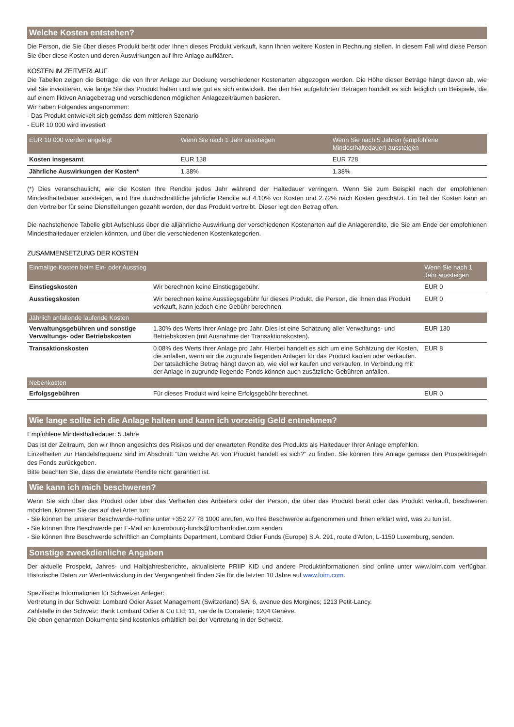Welche Kosten entstehen?
Die Person, die Sie über dieses Produkt berät oder Ihnen dieses Produkt verkauft, kann Ihnen weitere Kosten in Rechnung stellen. In diesem Fall wird diese Person Sie über diese Kosten und deren Auswirkungen auf Ihre Anlage aufklären.
KOSTEN IM ZEITVERLAUF
Die Tabellen zeigen die Beträge, die von Ihrer Anlage zur Deckung verschiedener Kostenarten abgezogen werden. Die Höhe dieser Beträge hängt davon ab, wie viel Sie investieren, wie lange Sie das Produkt halten und wie gut es sich entwickelt. Bei den hier aufgeführten Beträgen handelt es sich lediglich um Beispiele, die auf einem fiktiven Anlagebetrag und verschiedenen möglichen Anlagezeiträumen basieren.
Wir haben Folgendes angenommen:
- Das Produkt entwickelt sich gemäss dem mittleren Szenario
- EUR 10 000 wird investiert
| EUR 10 000 werden angelegt | Wenn Sie nach 1 Jahr aussteigen | Wenn Sie nach 5 Jahren (empfohlene Mindesthaltedauer) aussteigen |
| --- | --- | --- |
| Kosten insgesamt | EUR 138 | EUR 728 |
| Jährliche Auswirkungen der Kosten* | 1.38% | 1.38% |
(*) Dies veranschaulicht, wie die Kosten Ihre Rendite jedes Jahr während der Haltedauer verringern. Wenn Sie zum Beispiel nach der empfohlenen Mindesthaltedauer aussteigen, wird Ihre durchschnittliche jährliche Rendite auf 4.10% vor Kosten und 2.72% nach Kosten geschätzt. Ein Teil der Kosten kann an den Vertreiber für seine Dienstleitungen gezahlt werden, der das Produkt vertreibt. Dieser legt den Betrag offen.
Die nachstehende Tabelle gibt Aufschluss über die alljährliche Auswirkung der verschiedenen Kostenarten auf die Anlagerendite, die Sie am Ende der empfohlenen Mindesthaltedauer erzielen könnten, und über die verschiedenen Kostenkategorien.
ZUSAMMENSETZUNG DER KOSTEN
| Einmalige Kosten beim Ein- oder Ausstieg | | Wenn Sie nach 1 Jahr aussteigen |
| --- | --- | --- |
| Einstiegskosten | Wir berechnen keine Einstiegsgebühr. | EUR 0 |
| Ausstiegskosten | Wir berechnen keine Ausstiegsgebühr für dieses Produkt, die Person, die Ihnen das Produkt verkauft, kann jedoch eine Gebühr berechnen. | EUR 0 |
| Jährlich anfallende laufende Kosten | | |
| Verwaltungsgebühren und sonstige Verwaltungs- oder Betriebskosten | 1.30% des Werts Ihrer Anlage pro Jahr. Dies ist eine Schätzung aller Verwaltungs- und Betriebskosten (mit Ausnahme der Transaktionskosten). | EUR 130 |
| Transaktionskosten | 0.08% des Werts Ihrer Anlage pro Jahr. Hierbei handelt es sich um eine Schätzung der Kosten, die anfallen, wenn wir die zugrunde liegenden Anlagen für das Produkt kaufen oder verkaufen. Der tatsächliche Betrag hängt davon ab, wie viel wir kaufen und verkaufen. In Verbindung mit der Anlage in zugrunde liegende Fonds können auch zusätzliche Gebühren anfallen. | EUR 8 |
| Nebenkosten | | |
| Erfolgsgebühren | Für dieses Produkt wird keine Erfolgsgebühr berechnet. | EUR 0 |
Wie lange sollte ich die Anlage halten und kann ich vorzeitig Geld entnehmen?
Empfohlene Mindesthaltedauer: 5 Jahre
Das ist der Zeitraum, den wir Ihnen angesichts des Risikos und der erwarteten Rendite des Produkts als Haltedauer Ihrer Anlage empfehlen.
Einzelheiten zur Handelsfrequenz sind im Abschnitt “Um welche Art von Produkt handelt es sich?” zu finden. Sie können Ihre Anlage gemäss den Prospektregeln des Fonds zurückgeben.
Bitte beachten Sie, dass die erwartete Rendite nicht garantiert ist.
Wie kann ich mich beschweren?
Wenn Sie sich über das Produkt oder über das Verhalten des Anbieters oder der Person, die über das Produkt berät oder das Produkt verkauft, beschweren möchten, können Sie das auf drei Arten tun:
- Sie können bei unserer Beschwerde-Hotline unter +352 27 78 1000 anrufen, wo Ihre Beschwerde aufgenommen und Ihnen erklärt wird, was zu tun ist.
- Sie können Ihre Beschwerde per E-Mail an luxembourg-funds@lombardodier.com senden.
- Sie können Ihre Beschwerde schriftlich an Complaints Department, Lombard Odier Funds (Europe) S.A. 291, route d'Arlon, L-1150 Luxemburg, senden.
Sonstige zweckdienliche Angaben
Der aktuelle Prospekt, Jahres- und Halbjahresberichte, aktualisierte PRIIP KID und andere Produktinformationen sind online unter www.loim.com verfügbar. Historische Daten zur Wertentwicklung in der Vergangenheit finden Sie für die letzten 10 Jahre auf www.loim.com.
Spezifische Informationen für Schweizer Anleger:
Vertretung in der Schweiz: Lombard Odier Asset Management (Switzerland) SA; 6, avenue des Morgines; 1213 Petit-Lancy.
Zahlstelle in der Schweiz: Bank Lombard Odier & Co Ltd; 11, rue de la Corraterie; 1204 Genève.
Die oben genannten Dokumente sind kostenlos erhältlich bei der Vertretung in der Schweiz.